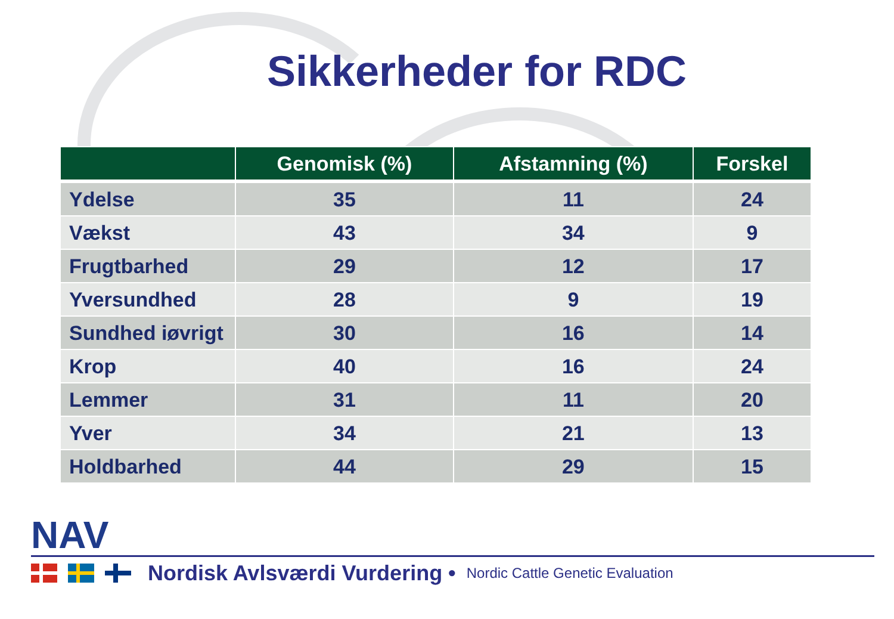Sikkerheder for RDC
| | Genomisk (%) | Afstamning (%) | Forskel |
| --- | --- | --- | --- |
| Ydelse | 35 | 11 | 24 |
| Vækst | 43 | 34 | 9 |
| Frugtbarhed | 29 | 12 | 17 |
| Yversundhed | 28 | 9 | 19 |
| Sundhed iøvrigt | 30 | 16 | 14 |
| Krop | 40 | 16 | 24 |
| Lemmer | 31 | 11 | 20 |
| Yver | 34 | 21 | 13 |
| Holdbarhed | 44 | 29 | 15 |
NAV
Nordisk Avlsværdi Vurdering • Nordic Cattle Genetic Evaluation